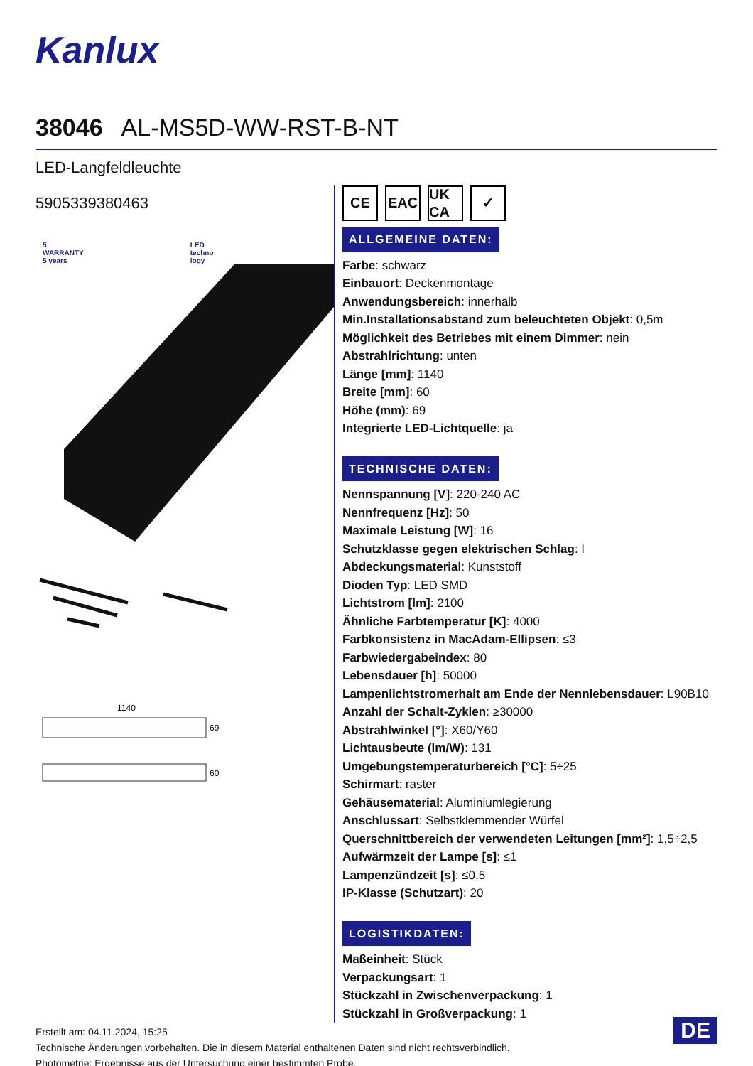Kanlux
38046 AL-MS5D-WW-RST-B-NT
LED-Langfeldleuchte
5905339380463
5
WARRANTY
5 years
LED
techno
logy
1140
69
60
CE EAC UK CA
✓
ALLGEMEINE DATEN:
Farbe: schwarz
Einbauort: Deckenmontage
Anwendungsbereich: innerhalb
Min.Installationsabstand zum beleuchteten Objekt: 0,5m
Möglichkeit des Betriebes mit einem Dimmer: nein
Abstrahlrichtung: unten
Länge [mm]: 1140
Breite [mm]: 60
Höhe (mm): 69
Integrierte LED-Lichtquelle: ja
TECHNISCHE DATEN:
Nennspannung [V]: 220-240 AC
Nennfrequenz [Hz]: 50
Maximale Leistung [W]: 16
Schutzklasse gegen elektrischen Schlag: I
Abdeckungsmaterial: Kunststoff
Dioden Typ: LED SMD
Lichtstrom [lm]: 2100
Ähnliche Farbtemperatur [K]: 4000
Farbkonsistenz in MacAdam-Ellipsen: ≤3
Farbwiedergabeindex: 80
Lebensdauer [h]: 50000
Lampenlichtstromerhalt am Ende der Nennlebensdauer: L90B10
Anzahl der Schalt-Zyklen: ≥30000
Abstrahlwinkel [°]: X60/Y60
Lichtausbeute (lm/W): 131
Umgebungstemperaturbereich [°C]: 5÷25
Schirmart: raster
Gehäusematerial: Aluminiumlegierung
Anschlussart: Selbstklemmender Würfel
Querschnittbereich der verwendeten Leitungen [mm²]: 1,5÷2,5
Aufwärmzeit der Lampe [s]: ≤1
Lampenzündzeit [s]: ≤0,5
IP-Klasse (Schutzart): 20
LOGISTIKDATEN:
Maßeinheit: Stück
Verpackungsart: 1
Stückzahl in Zwischenverpackung: 1
Stückzahl in Großverpackung: 1
Erstellt am: 04.11.2024, 15:25
Technische Änderungen vorbehalten. Die in diesem Material enthaltenen Daten sind nicht rechtsverbindlich.
Photometrie: Ergebnisse aus der Untersuchung einer bestimmten Probe.
DE